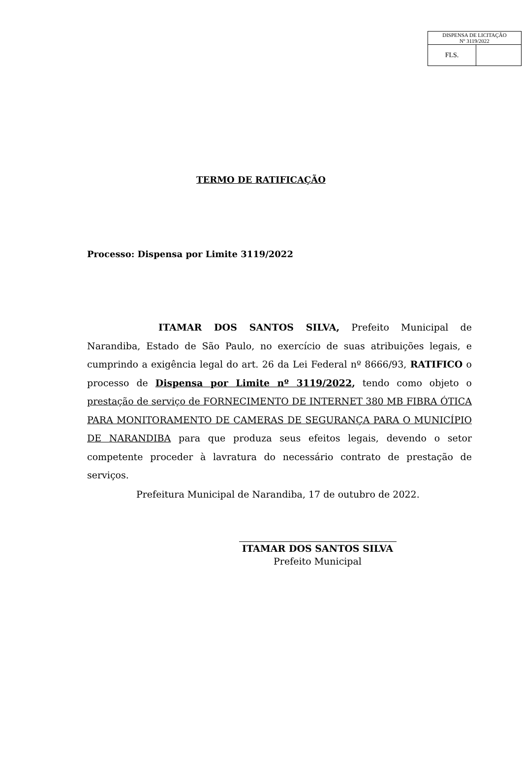| DISPENSA DE LICITAÇÃO Nº 3119/2022 | |
| FLS. | |
TERMO DE RATIFICAÇÃO
Processo: Dispensa por Limite 3119/2022
ITAMAR DOS SANTOS SILVA, Prefeito Municipal de Narandiba, Estado de São Paulo, no exercício de suas atribuições legais, e cumprindo a exigência legal do art. 26 da Lei Federal nº 8666/93, RATIFICO o processo de Dispensa por Limite nº 3119/2022, tendo como objeto o prestação de serviço de FORNECIMENTO DE INTERNET 380 MB FIBRA ÓTICA PARA MONITORAMENTO DE CAMERAS DE SEGURANÇA PARA O MUNICÍPIO DE NARANDIBA para que produza seus efeitos legais, devendo o setor competente proceder à lavratura do necessário contrato de prestação de serviços.
Prefeitura Municipal de Narandiba, 17 de outubro de 2022.
ITAMAR DOS SANTOS SILVA
Prefeito Municipal